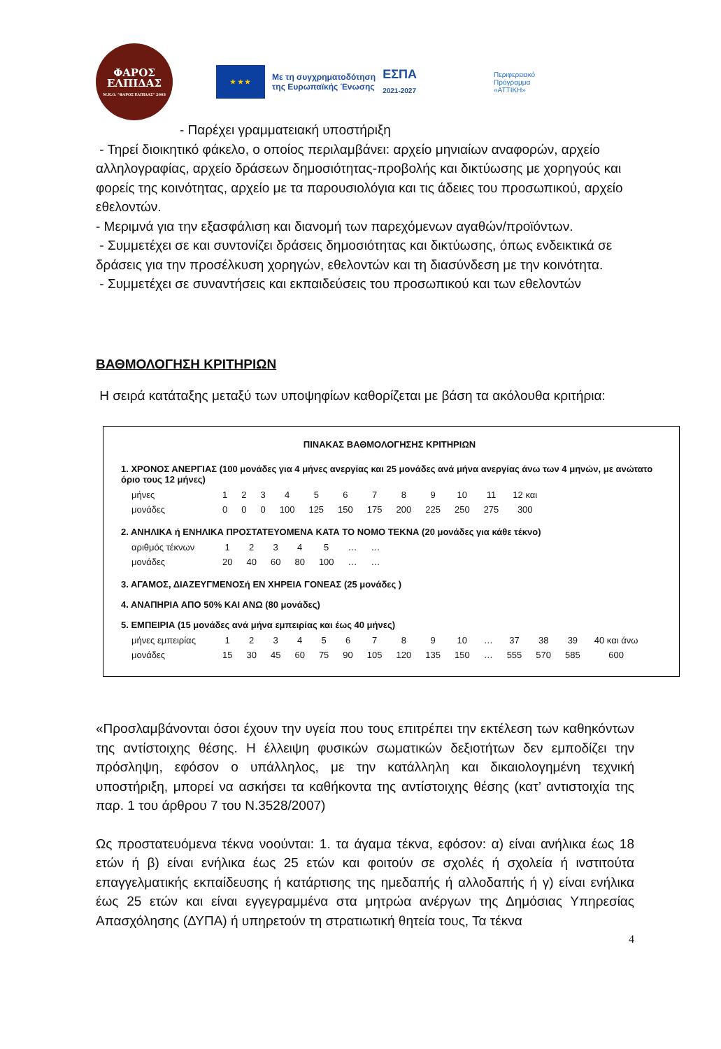ΦΑΡΟΣ
ΕΛΠΙΔΑΣ
Μ.Κ.Ο. "ΦΑΡΟΣ ΕΛΠΙΔΑΣ" 2003
★ ★ ★
Με τη συγχρηματοδότηση
της Ευρωπαϊκής Ένωσης
ΕΣΠΑ
2021-2027
Περιφερειακό
Πρόγραμμα
«ΑΤΤΙΚΗ»
- Παρέχει γραμματειακή υποστήριξη
- Τηρεί διοικητικό φάκελο, ο οποίος περιλαμβάνει: αρχείο μηνιαίων αναφορών, αρχείο αλληλογραφίας, αρχείο δράσεων δημοσιότητας-προβολής και δικτύωσης με χορηγούς και φορείς της κοινότητας, αρχείο με τα παρουσιολόγια και τις άδειες του προσωπικού, αρχείο εθελοντών.
- Μεριμνά για την εξασφάλιση και διανομή των παρεχόμενων αγαθών/προϊόντων.
- Συμμετέχει σε και συντονίζει δράσεις δημοσιότητας και δικτύωσης, όπως ενδεικτικά σε δράσεις για την προσέλκυση χορηγών, εθελοντών και τη διασύνδεση με την κοινότητα.
- Συμμετέχει σε συναντήσεις και εκπαιδεύσεις του προσωπικού και των εθελοντών
ΒΑΘΜΟΛΟΓΗΣΗ ΚΡΙΤΗΡΙΩΝ
Η σειρά κατάταξης μεταξύ των υποψηφίων καθορίζεται με βάση τα ακόλουθα κριτήρια:
ΠΙΝΑΚΑΣ ΒΑΘΜΟΛΟΓΗΣΗΣ ΚΡΙΤΗΡΙΩΝ
1. ΧΡΟΝΟΣ ΑΝΕΡΓΙΑΣ (100 μονάδες για 4 μήνες ανεργίας και 25 μονάδες ανά μήνα ανεργίας άνω των 4 μηνών, με ανώτατο όριο τους 12 μήνες)
| μήνες | 1 | 2 | 3 | 4 | 5 | 6 | 7 | 8 | 9 | 10 | 11 | 12 και |
| μονάδες | 0 | 0 | 0 | 100 | 125 | 150 | 175 | 200 | 225 | 250 | 275 | 300 |
2. ΑΝΗΛΙΚΑ ή ΕΝΗΛΙΚΑ ΠΡΟΣΤΑΤΕΥΟΜΕΝΑ ΚΑΤΑ ΤΟ ΝΟΜΟ ΤΕΚΝΑ (20 μονάδες για κάθε τέκνο)
| αριθμός τέκνων | 1 | 2 | 3 | 4 | 5 | … | … |
| μονάδες | 20 | 40 | 60 | 80 | 100 | … | … |
3. ΑΓΑΜΟΣ, ΔΙΑΖΕΥΓΜΕΝΟΣή ΕΝ ΧΗΡΕΙΑ ΓΟΝΕΑΣ (25 μονάδες )
4. ΑΝΑΠΗΡΙΑ ΑΠΟ 50% ΚΑΙ ΑΝΩ (80 μονάδες)
5. ΕΜΠΕΙΡΙΑ (15 μονάδες ανά μήνα εμπειρίας και έως 40 μήνες)
| μήνες εμπειρίας | 1 | 2 | 3 | 4 | 5 | 6 | 7 | 8 | 9 | 10 | … | 37 | 38 | 39 | 40 και άνω |
| μονάδες | 15 | 30 | 45 | 60 | 75 | 90 | 105 | 120 | 135 | 150 | … | 555 | 570 | 585 | 600 |
«Προσλαμβάνονται όσοι έχουν την υγεία που τους επιτρέπει την εκτέλεση των καθηκόντων της αντίστοιχης θέσης. Η έλλειψη φυσικών σωματικών δεξιοτήτων δεν εμποδίζει την πρόσληψη, εφόσον ο υπάλληλος, με την κατάλληλη και δικαιολογημένη τεχνική υποστήριξη, μπορεί να ασκήσει τα καθήκοντα της αντίστοιχης θέσης (κατ’ αντιστοιχία της παρ. 1 του άρθρου 7 του Ν.3528/2007)
Ως προστατευόμενα τέκνα νοούνται: 1. τα άγαμα τέκνα, εφόσον: α) είναι ανήλικα έως 18 ετών ή β) είναι ενήλικα έως 25 ετών και φοιτούν σε σχολές ή σχολεία ή ινστιτούτα επαγγελματικής εκπαίδευσης ή κατάρτισης της ημεδαπής ή αλλοδαπής ή γ) είναι ενήλικα έως 25 ετών και είναι εγγεγραμμένα στα μητρώα ανέργων της Δημόσιας Υπηρεσίας Απασχόλησης (ΔΥΠΑ) ή υπηρετούν τη στρατιωτική θητεία τους, Τα τέκνα
4